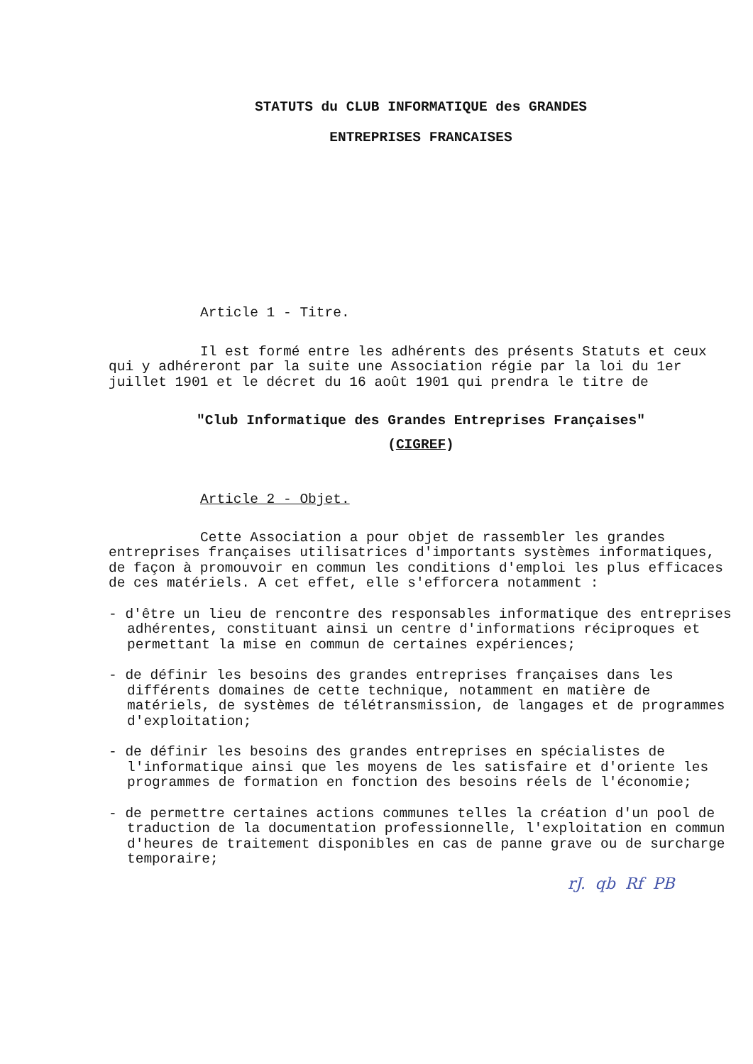STATUTS du CLUB INFORMATIQUE des GRANDES
ENTREPRISES FRANCAISES
Article 1 - Titre.
Il est formé entre les adhérents des présents Statuts et ceux qui y adhéreront par la suite une Association régie par la loi du 1er juillet 1901 et le décret du 16 août 1901 qui prendra le titre de
"Club Informatique des Grandes Entreprises Françaises"
(CIGREF)
Article 2 - Objet.
Cette Association a pour objet de rassembler les grandes entreprises françaises utilisatrices d'importants systèmes informatiques, de façon à promouvoir en commun les conditions d'emploi les plus efficaces de ces matériels. A cet effet, elle s'efforcera notamment :
- d'être un lieu de rencontre des responsables informatique des entreprises adhérentes, constituant ainsi un centre d'informations réciproques et permettant la mise en commun de certaines expériences;
- de définir les besoins des grandes entreprises françaises dans les différents domaines de cette technique, notamment en matière de matériels, de systèmes de télétransmission, de langages et de programmes d'exploitation;
- de définir les besoins des grandes entreprises en spécialistes de l'informatique ainsi que les moyens de les satisfaire et d'oriente les programmes de formation en fonction des besoins réels de l'économie;
- de permettre certaines actions communes telles la création d'un pool de traduction de la documentation professionnelle, l'exploitation en commun d'heures de traitement disponibles en cas de panne grave ou de surcharge temporaire;
rJ. qb Rf PB